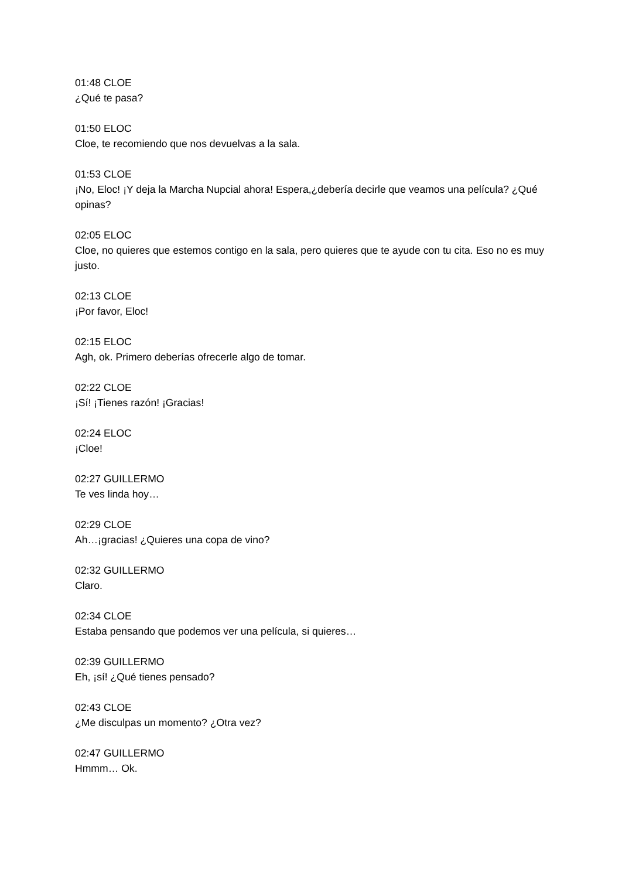01:48 CLOE
¿Qué te pasa?
01:50 ELOC
Cloe, te recomiendo que nos devuelvas a la sala.
01:53 CLOE
¡No, Eloc! ¡Y deja la Marcha Nupcial ahora! Espera,¿debería decirle que veamos una película? ¿Qué opinas?
02:05 ELOC
Cloe, no quieres que estemos contigo en la sala, pero quieres que te ayude con tu cita. Eso no es muy justo.
02:13 CLOE
¡Por favor, Eloc!
02:15 ELOC
Agh, ok. Primero deberías ofrecerle algo de tomar.
02:22 CLOE
¡Sí! ¡Tienes razón! ¡Gracias!
02:24 ELOC
¡Cloe!
02:27 GUILLERMO
Te ves linda hoy…
02:29 CLOE
Ah…¡gracias! ¿Quieres una copa de vino?
02:32 GUILLERMO
Claro.
02:34 CLOE
Estaba pensando que podemos ver una película, si quieres…
02:39 GUILLERMO
Eh, ¡sí! ¿Qué tienes pensado?
02:43 CLOE
¿Me disculpas un momento? ¿Otra vez?
02:47 GUILLERMO
Hmmm… Ok.